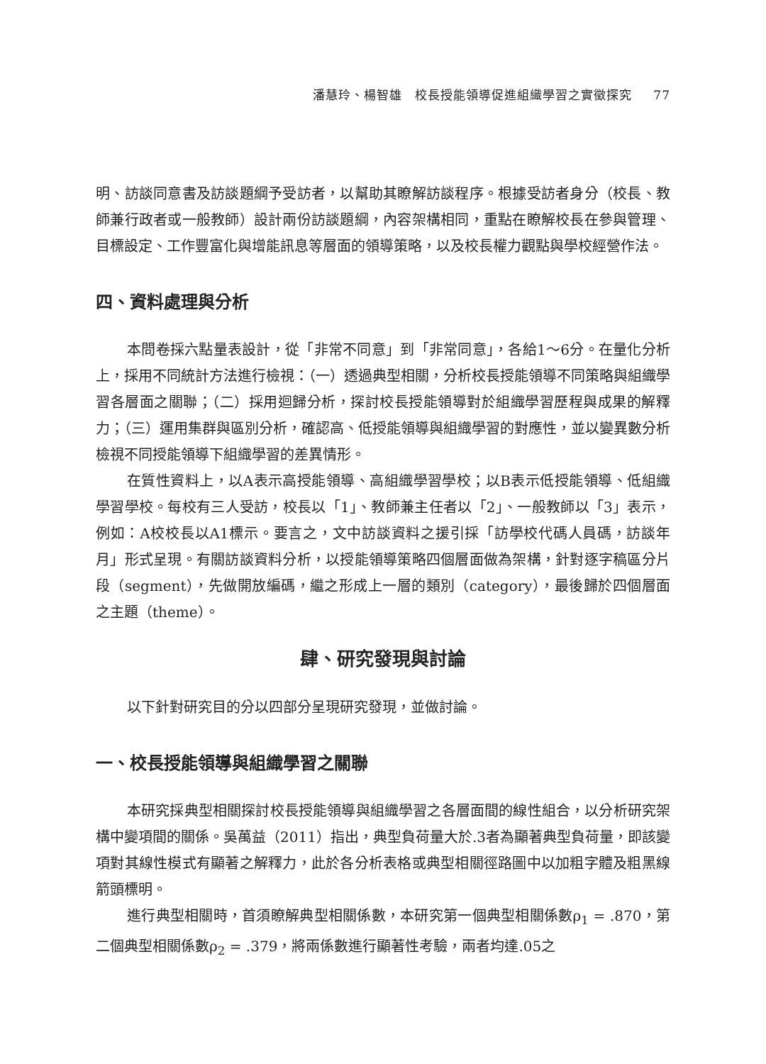潘慧玲、楊智雄　校長授能領導促進組織學習之實徵探究 77
明、訪談同意書及訪談題綱予受訪者，以幫助其瞭解訪談程序。根據受訪者身分（校長、教師兼行政者或一般教師）設計兩份訪談題綱，內容架構相同，重點在瞭解校長在參與管理、目標設定、工作豐富化與增能訊息等層面的領導策略，以及校長權力觀點與學校經營作法。
四、資料處理與分析
本問卷採六點量表設計，從「非常不同意」到「非常同意」，各給1～6分。在量化分析上，採用不同統計方法進行檢視：（一）透過典型相關，分析校長授能領導不同策略與組織學習各層面之關聯；（二）採用迴歸分析，探討校長授能領導對於組織學習歷程與成果的解釋力；（三）運用集群與區別分析，確認高、低授能領導與組織學習的對應性，並以變異數分析檢視不同授能領導下組織學習的差異情形。
在質性資料上，以A表示高授能領導、高組織學習學校；以B表示低授能領導、低組織學習學校。每校有三人受訪，校長以「1」、教師兼主任者以「2」、一般教師以「3」表示，例如：A校校長以A1標示。要言之，文中訪談資料之援引採「訪學校代碼人員碼，訪談年月」形式呈現。有關訪談資料分析，以授能領導策略四個層面做為架構，針對逐字稿區分片段（segment），先做開放編碼，繼之形成上一層的類別（category），最後歸於四個層面之主題（theme）。
肆、研究發現與討論
以下針對研究目的分以四部分呈現研究發現，並做討論。
一、校長授能領導與組織學習之關聯
本研究採典型相關探討校長授能領導與組織學習之各層面間的線性組合，以分析研究架構中變項間的關係。吳萬益（2011）指出，典型負荷量大於.3者為顯著典型負荷量，即該變項對其線性模式有顯著之解釋力，此於各分析表格或典型相關徑路圖中以加粗字體及粗黑線箭頭標明。
進行典型相關時，首須瞭解典型相關係數，本研究第一個典型相關係數ρ<sub>1</sub> = .870，第二個典型相關係數ρ<sub>2</sub> = .379，將兩係數進行顯著性考驗，兩者均達.05之